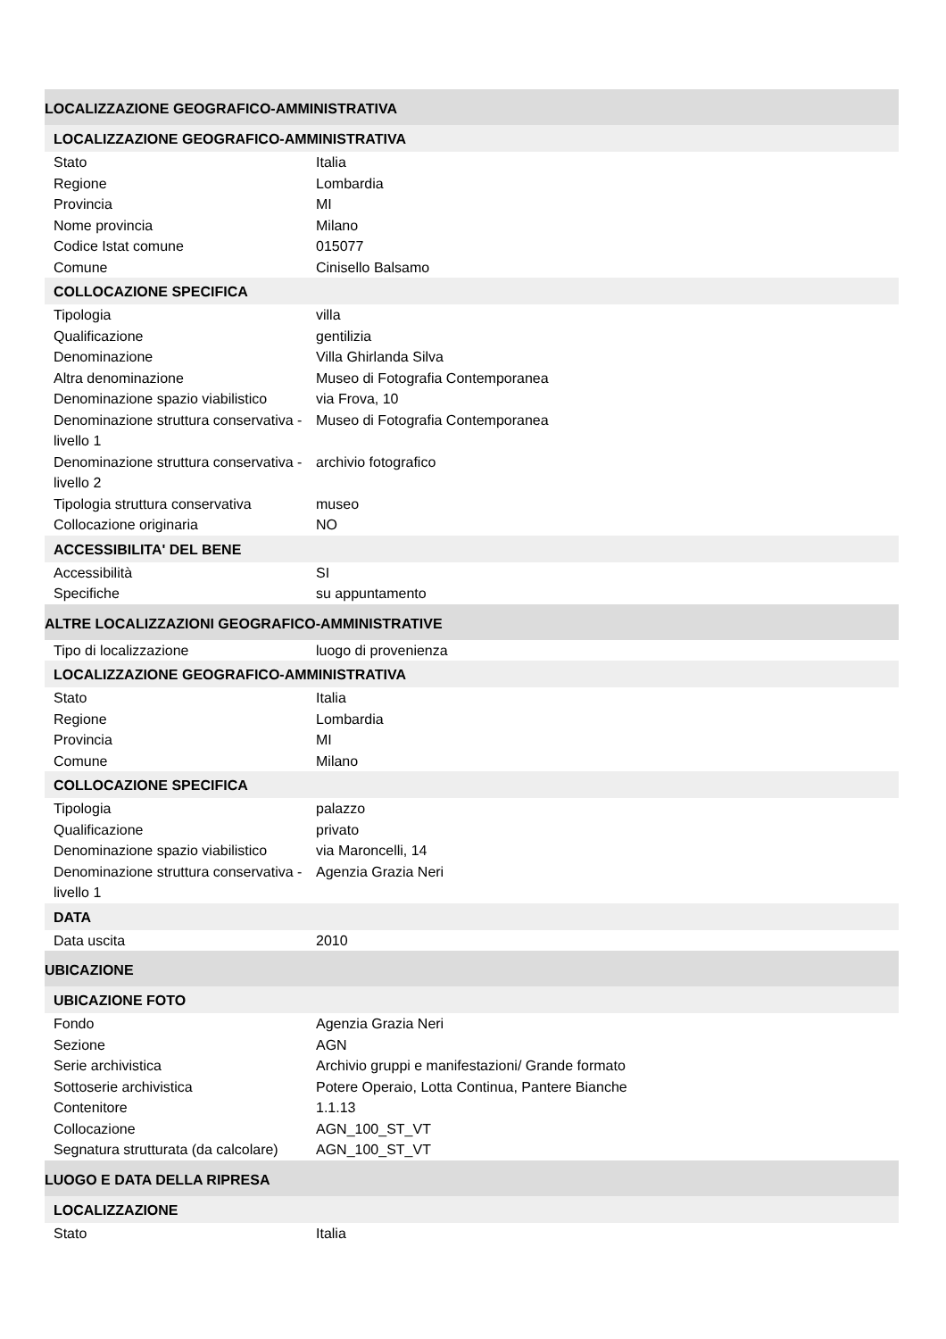| LOCALIZZAZIONE GEOGRAFICO-AMMINISTRATIVA | |
| LOCALIZZAZIONE GEOGRAFICO-AMMINISTRATIVA | |
| Stato | Italia |
| Regione | Lombardia |
| Provincia | MI |
| Nome provincia | Milano |
| Codice Istat comune | 015077 |
| Comune | Cinisello Balsamo |
| COLLOCAZIONE SPECIFICA | |
| Tipologia | villa |
| Qualificazione | gentilizia |
| Denominazione | Villa Ghirlanda Silva |
| Altra denominazione | Museo di Fotografia Contemporanea |
| Denominazione spazio viabilistico | via Frova, 10 |
| Denominazione struttura conservativa - livello 1 | Museo di Fotografia Contemporanea |
| Denominazione struttura conservativa - livello 2 | archivio fotografico |
| Tipologia struttura conservativa | museo |
| Collocazione originaria | NO |
| ACCESSIBILITA' DEL BENE | |
| Accessibilità | SI |
| Specifiche | su appuntamento |
| ALTRE LOCALIZZAZIONI GEOGRAFICO-AMMINISTRATIVE | |
| Tipo di localizzazione | luogo di provenienza |
| LOCALIZZAZIONE GEOGRAFICO-AMMINISTRATIVA | |
| Stato | Italia |
| Regione | Lombardia |
| Provincia | MI |
| Comune | Milano |
| COLLOCAZIONE SPECIFICA | |
| Tipologia | palazzo |
| Qualificazione | privato |
| Denominazione spazio viabilistico | via Maroncelli, 14 |
| Denominazione struttura conservativa - livello 1 | Agenzia Grazia Neri |
| DATA | |
| Data uscita | 2010 |
| UBICAZIONE | |
| UBICAZIONE FOTO | |
| Fondo | Agenzia Grazia Neri |
| Sezione | AGN |
| Serie archivistica | Archivio gruppi e manifestazioni/ Grande formato |
| Sottoserie archivistica | Potere Operaio, Lotta Continua, Pantere Bianche |
| Contenitore | 1.1.13 |
| Collocazione | AGN_100_ST_VT |
| Segnatura strutturata (da calcolare) | AGN_100_ST_VT |
| LUOGO E DATA DELLA RIPRESA | |
| LOCALIZZAZIONE | |
| Stato | Italia |